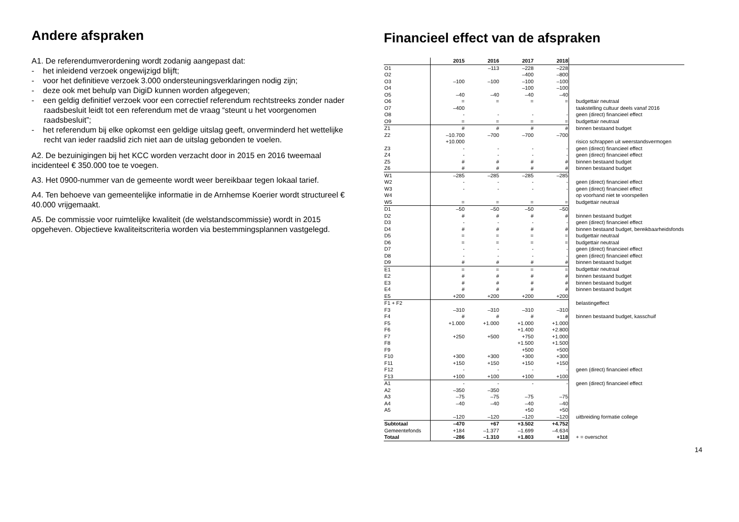Andere afspraken
A1. De referendumverordening wordt zodanig aangepast dat:
- het inleidend verzoek ongewijzigd blijft;
- voor het definitieve verzoek 3.000 ondersteuningsverklaringen nodig zijn;
- deze ook met behulp van DigiD kunnen worden afgegeven;
- een geldig definitief verzoek voor een correctief referendum rechtstreeks zonder nader raadsbesluit leidt tot een referendum met de vraag “steunt u het voorgenomen raadsbesluit”;
- het referendum bij elke opkomst een geldige uitslag geeft, onverminderd het wettelijke recht van ieder raadslid zich niet aan de uitslag gebonden te voelen.
A2. De bezuinigingen bij het KCC worden verzacht door in 2015 en 2016 tweemaal incidenteel € 350.000 toe te voegen.
A3. Het 0900-nummer van de gemeente wordt weer bereikbaar tegen lokaal tarief.
A4. Ten behoeve van gemeentelijke informatie in de Arnhemse Koerier wordt structureel € 40.000 vrijgemaakt.
A5. De commissie voor ruimtelijke kwaliteit (de welstandscommissie) wordt in 2015 opgeheven. Objectieve kwaliteitscriteria worden via bestemmingsplannen vastgelegd.
Financieel effect van de afspraken
| | 2015 | 2016 | 2017 | 2018 | |
| O1 | | –113 | –228 | –228 | |
| O2 | | | –400 | –800 | |
| O3 | –100 | –100 | –100 | –100 | |
| O4 | | | –100 | –100 | |
| O5 | –40 | –40 | –40 | –40 | |
| O6 | = | = | = | = | budgettair neutraal |
| O7 | –400 | | | | taakstelling cultuur deels vanaf 2016 |
| O8 | - | - | - | - | geen (direct) financieel effect |
| O9 | = | = | = | = | budgettair neutraal |
| Z1 | # | # | # | # | binnen bestaand budget |
| Z2 | –10.700 | –700 | –700 | –700 | |
| | +10.000 | | | | risico schrappen uit weerstandsvermogen |
| Z3 | - | - | - | - | geen (direct) financieel effect |
| Z4 | - | - | - | - | geen (direct) financieel effect |
| Z5 | # | # | # | # | binnen bestaand budget |
| Z6 | # | # | # | # | binnen bestaand budget |
| W1 | –285 | –285 | –285 | –285 | |
| W2 | - | - | - | - | geen (direct) financieel effect |
| W3 | - | - | - | - | geen (direct) financieel effect |
| W4 | | | | | op voorhand niet te voorspellen |
| W5 | = | = | = | = | budgettair neutraal |
| D1 | –50 | –50 | –50 | –50 | |
| D2 | # | # | # | # | binnen bestaand budget |
| D3 | - | - | - | - | geen (direct) financieel effect |
| D4 | # | # | # | # | binnen bestaand budget, bereikbaarheidsfonds |
| D5 | = | = | = | = | budgettair neutraal |
| D6 | = | = | = | = | budgettair neutraal |
| D7 | - | - | - | - | geen (direct) financieel effect |
| D8 | - | - | - | - | geen (direct) financieel effect |
| D9 | # | # | # | # | binnen bestaand budget |
| E1 | = | = | = | = | budgettair neutraal |
| E2 | # | # | # | # | binnen bestaand budget |
| E3 | # | # | # | # | binnen bestaand budget |
| E4 | # | # | # | # | binnen bestaand budget |
| E5 | +200 | +200 | +200 | +200 | |
| F1 + F2 | | | | | belastingeffect |
| F3 | –310 | –310 | –310 | –310 | |
| F4 | # | # | # | # | binnen bestaand budget, kasschuif |
| F5 | +1.000 | +1.000 | +1.000 | +1.000 | |
| F6 | | | +1.400 | +2.800 | |
| F7 | +250 | +500 | +750 | +1.000 | |
| F8 | | | +1.500 | +1.500 | |
| F9 | | | +500 | +500 | |
| F10 | +300 | +300 | +300 | +300 | |
| F11 | +150 | +150 | +150 | +150 | |
| F12 | - | - | - | - | geen (direct) financieel effect |
| F13 | +100 | +100 | +100 | +100 | |
| A1 | - | - | - | - | geen (direct) financieel effect |
| A2 | –350 | –350 | | | |
| A3 | –75 | –75 | –75 | –75 | |
| A4 | –40 | –40 | –40 | –40 | |
| A5 | | | +50 | +50 | |
| | –120 | –120 | –120 | –120 | uitbreiding formatie college |
| Subtotaal | –470 | +67 | +3.502 | +4.752 | |
| Gemeentefonds | +184 | –1.377 | –1.699 | –4.634 | |
| Totaal | –286 | –1.310 | +1.803 | +118 | + = overschot |
14